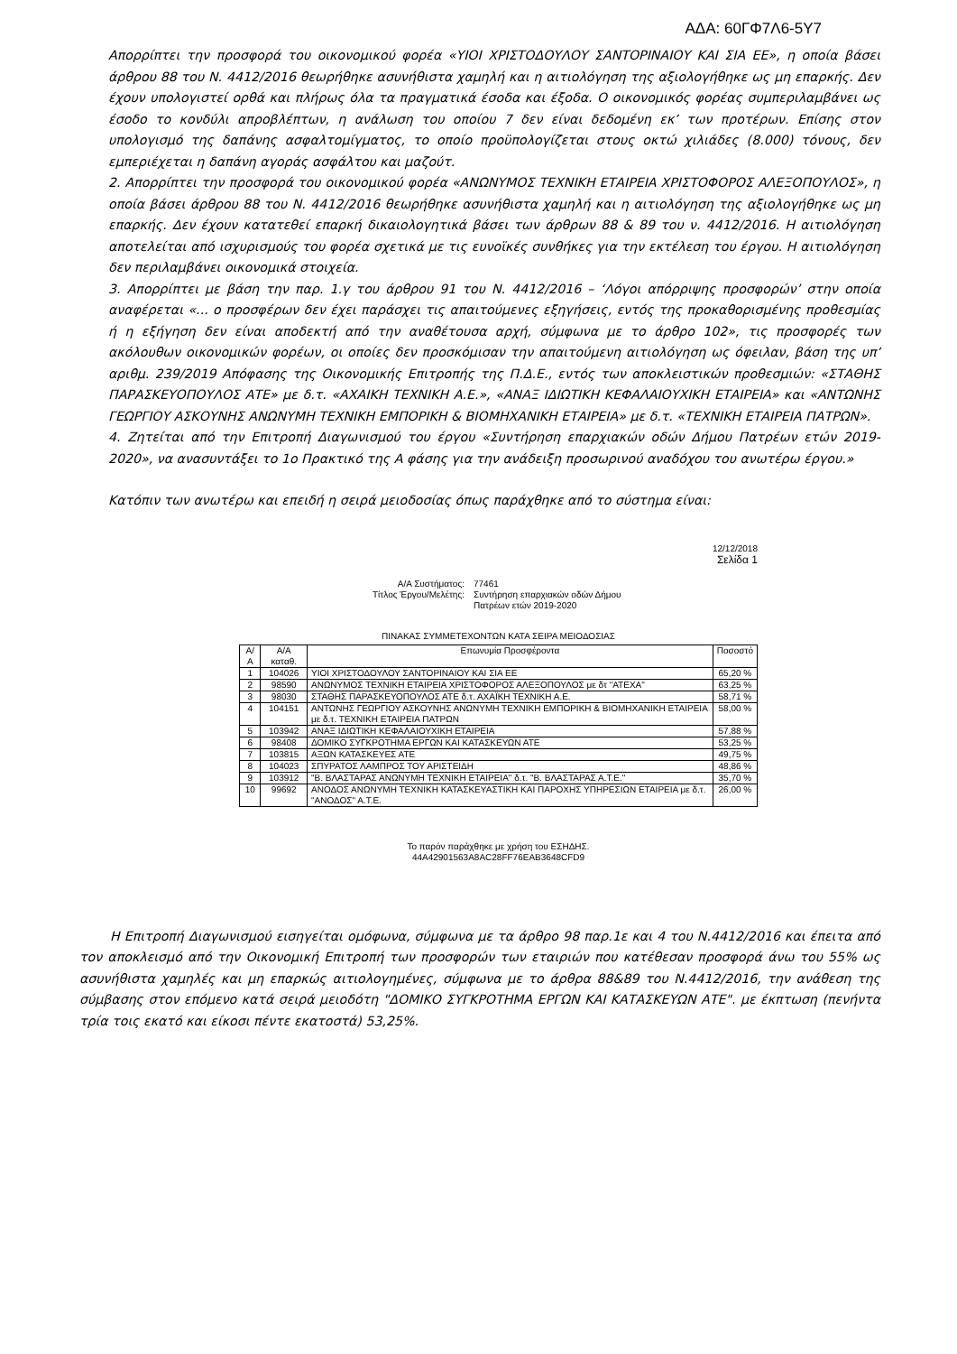ΑΔΑ: 60ΓΦ7Λ6-5Υ7
Απορρίπτει την προσφορά του οικονομικού φορέα «ΥΙΟΙ ΧΡΙΣΤΟΔΟΥΛΟΥ ΣΑΝΤΟΡΙΝΑΙΟΥ ΚΑΙ ΣΙΑ ΕΕ», η οποία βάσει άρθρου 88 του Ν. 4412/2016 θεωρήθηκε ασυνήθιστα χαμηλή και η αιτιολόγηση της αξιολογήθηκε ως μη επαρκής. Δεν έχουν υπολογιστεί ορθά και πλήρως όλα τα πραγματικά έσοδα και έξοδα. Ο οικονομικός φορέας συμπεριλαμβάνει ως έσοδο το κονδύλι απροβλέπτων, η ανάλωση του οποίου 7 δεν είναι δεδομένη εκ’ των προτέρων. Επίσης στον υπολογισμό της δαπάνης ασφαλτομίγματος, το οποίο προϋπολογίζεται στους οκτώ χιλιάδες (8.000) τόνους, δεν εμπεριέχεται η δαπάνη αγοράς ασφάλτου και μαζούτ.
2. Απορρίπτει την προσφορά του οικονομικού φορέα «ΑΝΩΝΥΜΟΣ ΤΕΧΝΙΚΗ ΕΤΑΙΡΕΙΑ ΧΡΙΣΤΟΦΟΡΟΣ ΑΛΕΞΟΠΟΥΛΟΣ», η οποία βάσει άρθρου 88 του Ν. 4412/2016 θεωρήθηκε ασυνήθιστα χαμηλή και η αιτιολόγηση της αξιολογήθηκε ως μη επαρκής. Δεν έχουν κατατεθεί επαρκή δικαιολογητικά βάσει των άρθρων 88 & 89 του ν. 4412/2016. Η αιτιολόγηση αποτελείται από ισχυρισμούς του φορέα σχετικά με τις ευνοϊκές συνθήκες για την εκτέλεση του έργου. Η αιτιολόγηση δεν περιλαμβάνει οικονομικά στοιχεία.
3. Απορρίπτει με βάση την παρ. 1.γ του άρθρου 91 του Ν. 4412/2016 – ‘Λόγοι απόρριψης προσφορών’ στην οποία αναφέρεται «... ο προσφέρων δεν έχει παράσχει τις απαιτούμενες εξηγήσεις, εντός της προκαθορισμένης προθεσμίας ή η εξήγηση δεν είναι αποδεκτή από την αναθέτουσα αρχή, σύμφωνα με το άρθρο 102», τις προσφορές των ακόλουθων οικονομικών φορέων, οι οποίες δεν προσκόμισαν την απαιτούμενη αιτιολόγηση ως όφειλαν, βάση της υπ’ αριθμ. 239/2019 Απόφασης της Οικονομικής Επιτροπής της Π.Δ.Ε., εντός των αποκλειστικών προθεσμιών: «ΣΤΑΘΗΣ ΠΑΡΑΣΚΕΥΟΠΟΥΛΟΣ ΑΤΕ» με δ.τ. «ΑΧΑΙΚΗ ΤΕΧΝΙΚΗ Α.Ε.», «ΑΝΑΞ ΙΔΙΩΤΙΚΗ ΚΕΦΑΛΑΙΟΥΧΙΚΗ ΕΤΑΙΡΕΙΑ» και «ΑΝΤΩΝΗΣ ΓΕΩΡΓΙΟΥ ΑΣΚΟΥΝΗΣ ΑΝΩΝΥΜΗ ΤΕΧΝΙΚΗ ΕΜΠΟΡΙΚΗ & ΒΙΟΜΗΧΑΝΙΚΗ ΕΤΑΙΡΕΙΑ» με δ.τ. «ΤΕΧΝΙΚΗ ΕΤΑΙΡΕΙΑ ΠΑΤΡΩΝ».
4. Ζητείται από την Επιτροπή Διαγωνισμού του έργου «Συντήρηση επαρχιακών οδών Δήμου Πατρέων ετών 2019-2020», να ανασυντάξει το 1ο Πρακτικό της Α φάσης για την ανάδειξη προσωρινού αναδόχου του ανωτέρω έργου.»
Κατόπιν των ανωτέρω και επειδή η σειρά μειοδοσίας όπως παράχθηκε από το σύστημα είναι:
12/12/2018
Σελίδα 1
Α/Α Συστήματος: 77461 Τίτλος Έργου/Μελέτης: Συντήρηση επαρχιακών οδών Δήμου Πατρέων ετών 2019-2020
ΠΙΝΑΚΑΣ ΣΥΜΜΕΤΕΧΟΝΤΩΝ ΚΑΤΑ ΣΕΙΡΑ ΜΕΙΟΔΟΣΙΑΣ
| Α/Α | Α/Α καταθ. | Επωνυμία Προσφέροντα | Ποσοστό |
| --- | --- | --- | --- |
| 1 | 104026 | ΥΙΟΙ ΧΡΙΣΤΟΔΟΥΛΟΥ ΣΑΝΤΟΡΙΝΑΙΟΥ ΚΑΙ ΣΙΑ ΕΕ | 65,20 % |
| 2 | 98590 | ΑΝΩΝΥΜΟΣ ΤΕΧΝΙΚΗ ΕΤΑΙΡΕΙΑ ΧΡΙΣΤΟΦΟΡΟΣ ΑΛΕΞΟΠΟΥΛΟΣ με δτ "ΑΤΕΧΑ" | 63,25 % |
| 3 | 98030 | ΣΤΑΘΗΣ ΠΑΡΑΣΚΕΥΟΠΟΥΛΟΣ ΑΤΕ δ.τ. ΑΧΑΪΚΗ ΤΕΧΝΙΚΗ Α.Ε. | 58,71 % |
| 4 | 104151 | ΑΝΤΩΝΗΣ ΓΕΩΡΓΙΟΥ ΑΣΚΟΥΝΗΣ ΑΝΩΝΥΜΗ ΤΕΧΝΙΚΗ ΕΜΠΟΡΙΚΗ & ΒΙΟΜΗΧΑΝΙΚΗ ΕΤΑΙΡΕΙΑ με δ.τ. ΤΕΧΝΙΚΗ ΕΤΑΙΡΕΙΑ ΠΑΤΡΩΝ | 58,00 % |
| 5 | 103942 | ΑΝΑΞ ΙΔΙΩΤΙΚΗ ΚΕΦΑΛΑΙΟΥΧΙΚΗ ΕΤΑΙΡΕΙΑ | 57,88 % |
| 6 | 98408 | ΔΟΜΙΚΟ ΣΥΓΚΡΟΤΗΜΑ ΕΡΓΩΝ ΚΑΙ ΚΑΤΑΣΚΕΥΩΝ ΑΤΕ | 53,25 % |
| 7 | 103815 | ΑΞΩΝ ΚΑΤΑΣΚΕΥΕΣ ΑΤΕ | 49,75 % |
| 8 | 104023 | ΣΠΥΡΑΤΟΣ ΛΑΜΠΡΟΣ ΤΟΥ ΑΡΙΣΤΕΙΔΗ | 48,86 % |
| 9 | 103912 | "Β. ΒΛΑΣΤΑΡΑΣ ΑΝΩΝΥΜΗ ΤΕΧΝΙΚΗ ΕΤΑΙΡΕΙΑ" δ.τ. "Β. ΒΛΑΣΤΑΡΑΣ Α.Τ.Ε." | 35,70 % |
| 10 | 99692 | ΑΝΟΔΟΣ ΑΝΩΝΥΜΗ ΤΕΧΝΙΚΗ ΚΑΤΑΣΚΕΥΑΣΤΙΚΗ ΚΑΙ ΠΑΡΟΧΗΣ ΥΠΗΡΕΣΙΩΝ ΕΤΑΙΡΕΙΑ με δ.τ. "ΑΝΟΔΟΣ" Α.Τ.Ε. | 26,00 % |
Το παρόν παράχθηκε με χρήση του ΕΣΗΔΗΣ.
44A42901563A8AC28FF76EAB3648CFD9
Η Επιτροπή Διαγωνισμού εισηγείται ομόφωνα, σύμφωνα με τα άρθρο 98 παρ.1ε και 4 του Ν.4412/2016 και έπειτα από τον αποκλεισμό από την Οικονομική Επιτροπή των προσφορών των εταιριών που κατέθεσαν προσφορά άνω του 55% ως ασυνήθιστα χαμηλές και μη επαρκώς αιτιολογημένες, σύμφωνα με το άρθρα 88&89 του Ν.4412/2016, την ανάθεση της σύμβασης στον επόμενο κατά σειρά μειοδότη "ΔΟΜΙΚΟ ΣΥΓΚΡΟΤΗΜΑ ΕΡΓΩΝ ΚΑΙ ΚΑΤΑΣΚΕΥΩΝ ΑΤΕ". με έκπτωση (πενήντα τρία τοις εκατό και είκοσι πέντε εκατοστά) 53,25%.